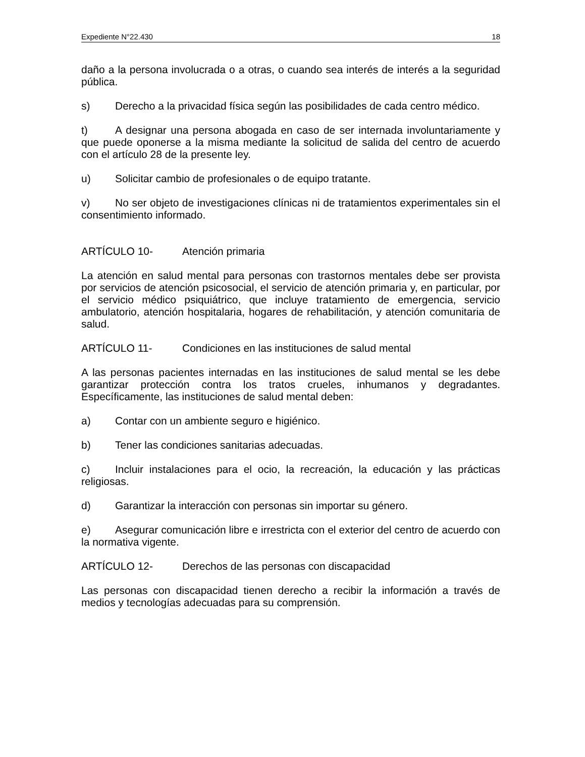Expediente N°22.430 18
daño a la persona involucrada o a otras, o cuando sea interés de interés a la seguridad pública.
s) Derecho a la privacidad física según las posibilidades de cada centro médico.
t) A designar una persona abogada en caso de ser internada involuntariamente y que puede oponerse a la misma mediante la solicitud de salida del centro de acuerdo con el artículo 28 de la presente ley.
u) Solicitar cambio de profesionales o de equipo tratante.
v) No ser objeto de investigaciones clínicas ni de tratamientos experimentales sin el consentimiento informado.
ARTÍCULO 10- Atención primaria
La atención en salud mental para personas con trastornos mentales debe ser provista por servicios de atención psicosocial, el servicio de atención primaria y, en particular, por el servicio médico psiquiátrico, que incluye tratamiento de emergencia, servicio ambulatorio, atención hospitalaria, hogares de rehabilitación, y atención comunitaria de salud.
ARTÍCULO 11- Condiciones en las instituciones de salud mental
A las personas pacientes internadas en las instituciones de salud mental se les debe garantizar protección contra los tratos crueles, inhumanos y degradantes. Específicamente, las instituciones de salud mental deben:
a) Contar con un ambiente seguro e higiénico.
b) Tener las condiciones sanitarias adecuadas.
c) Incluir instalaciones para el ocio, la recreación, la educación y las prácticas religiosas.
d) Garantizar la interacción con personas sin importar su género.
e) Asegurar comunicación libre e irrestricta con el exterior del centro de acuerdo con la normativa vigente.
ARTÍCULO 12- Derechos de las personas con discapacidad
Las personas con discapacidad tienen derecho a recibir la información a través de medios y tecnologías adecuadas para su comprensión.